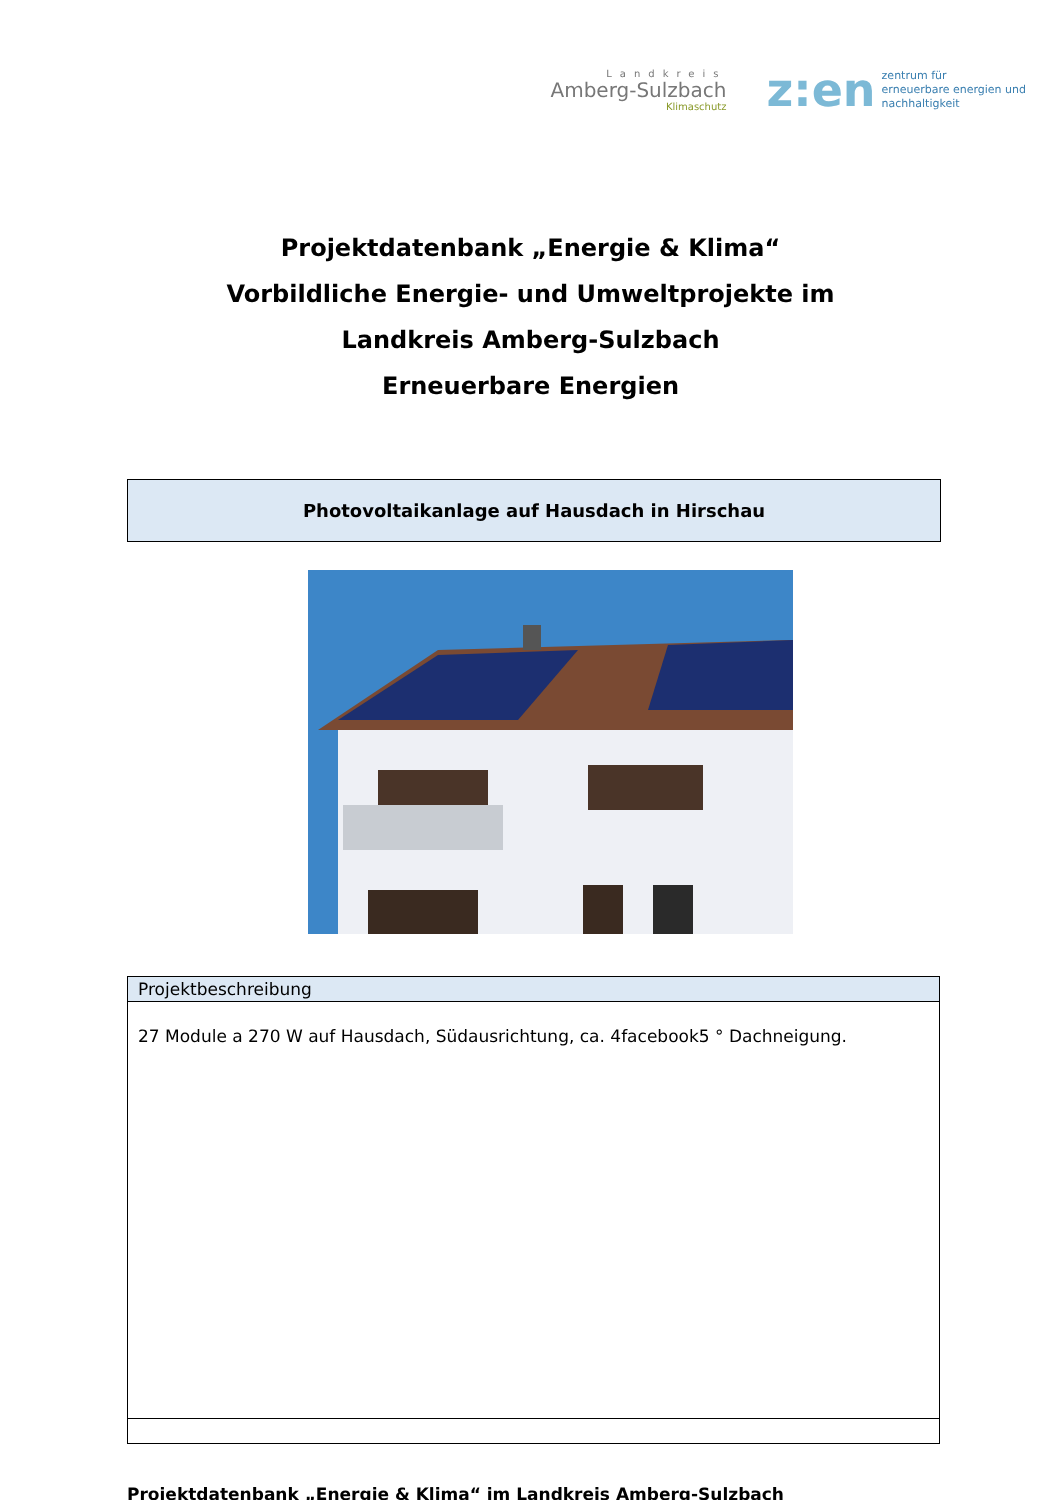Landkreis
Amberg-Sulzbach
Klimaschutz
z:en zentrum für
erneuerbare energien und
nachhaltigkeit
Projektdatenbank „Energie & Klima“
Vorbildliche Energie- und Umweltprojekte im
Landkreis Amberg-Sulzbach
Erneuerbare Energien
Photovoltaikanlage auf Hausdach in Hirschau
| Projektbeschreibung |
| --- |
| 27 Module a 270 W auf Hausdach, Südausrichtung, ca. 4facebook5 ° Dachneigung. |
Projektdatenbank „Energie & Klima“ im Landkreis Amberg-Sulzbach